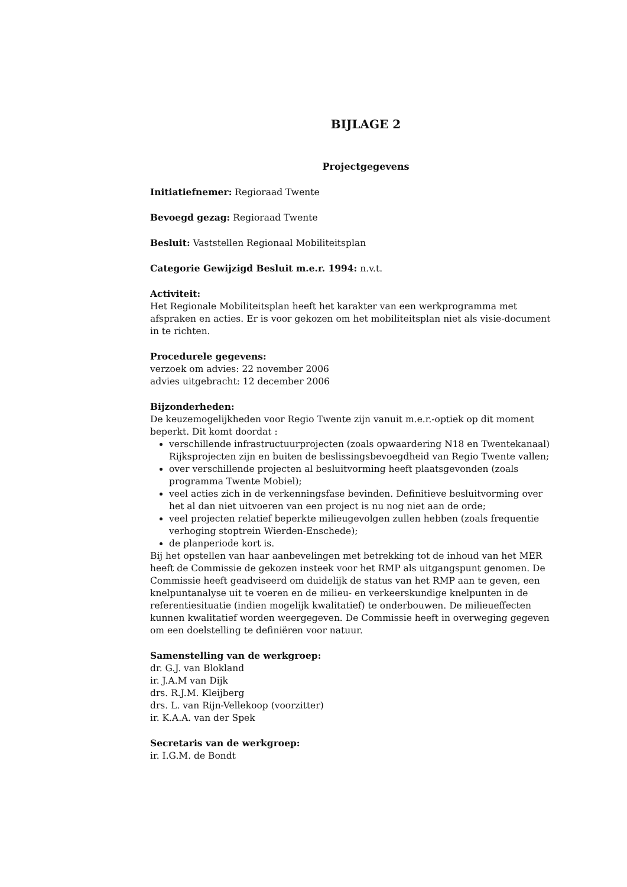BIJLAGE 2
Projectgegevens
Initiatiefnemer: Regioraad Twente
Bevoegd gezag: Regioraad Twente
Besluit: Vaststellen Regionaal Mobiliteitsplan
Categorie Gewijzigd Besluit m.e.r. 1994: n.v.t.
Activiteit:
Het Regionale Mobiliteitsplan heeft het karakter van een werkprogramma met afspraken en acties. Er is voor gekozen om het mobiliteitsplan niet als visie-document in te richten.
Procedurele gegevens:
verzoek om advies: 22 november 2006
advies uitgebracht: 12 december 2006
Bijzonderheden:
De keuzemogelijkheden voor Regio Twente zijn vanuit m.e.r.-optiek op dit moment beperkt. Dit komt doordat :
verschillende infrastructuurprojecten (zoals opwaardering N18 en Twentekanaal) Rijksprojecten zijn en buiten de beslissingsbevoegdheid van Regio Twente vallen;
over verschillende projecten al besluitvorming heeft plaatsgevonden (zoals programma Twente Mobiel);
veel acties zich in de verkenningsfase bevinden. Definitieve besluitvorming over het al dan niet uitvoeren van een project is nu nog niet aan de orde;
veel projecten relatief beperkte milieugevolgen zullen hebben (zoals frequentie verhoging stoptrein Wierden-Enschede);
de planperiode kort is.
Bij het opstellen van haar aanbevelingen met betrekking tot de inhoud van het MER heeft de Commissie de gekozen insteek voor het RMP als uitgangspunt genomen. De Commissie heeft geadviseerd om duidelijk de status van het RMP aan te geven, een knelpuntanalyse uit te voeren en de milieu- en verkeerskundige knelpunten in de referentiesituatie (indien mogelijk kwalitatief) te onderbouwen. De milieueffecten kunnen kwalitatief worden weergegeven. De Commissie heeft in overweging gegeven om een doelstelling te definiëren voor natuur.
Samenstelling van de werkgroep:
dr. G.J. van Blokland
ir. J.A.M van Dijk
drs. R.J.M. Kleijberg
drs. L. van Rijn-Vellekoop (voorzitter)
ir. K.A.A. van der Spek
Secretaris van de werkgroep:
ir. I.G.M. de Bondt